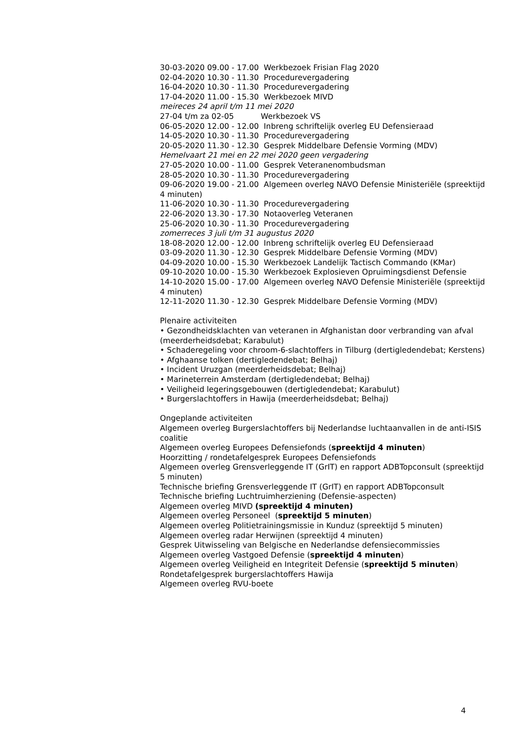30-03-2020 09.00 - 17.00 Werkbezoek Frisian Flag 2020
02-04-2020 10.30 - 11.30 Procedurevergadering
16-04-2020 10.30 - 11.30 Procedurevergadering
17-04-2020 11.00 - 15.30 Werkbezoek MIVD
meireces 24 april t/m 11 mei 2020
27-04 t/m za 02-05 Werkbezoek VS
06-05-2020 12.00 - 12.00 Inbreng schriftelijk overleg EU Defensieraad
14-05-2020 10.30 - 11.30 Procedurevergadering
20-05-2020 11.30 - 12.30 Gesprek Middelbare Defensie Vorming (MDV)
Hemelvaart 21 mei en 22 mei 2020 geen vergadering
27-05-2020 10.00 - 11.00 Gesprek Veteranenombudsman
28-05-2020 10.30 - 11.30 Procedurevergadering
09-06-2020 19.00 - 21.00 Algemeen overleg NAVO Defensie Ministeriële (spreektijd 4 minuten)
11-06-2020 10.30 - 11.30 Procedurevergadering
22-06-2020 13.30 - 17.30 Notaoverleg Veteranen
25-06-2020 10.30 - 11.30 Procedurevergadering
zomerreces 3 juli t/m 31 augustus 2020
18-08-2020 12.00 - 12.00 Inbreng schriftelijk overleg EU Defensieraad
03-09-2020 11.30 - 12.30 Gesprek Middelbare Defensie Vorming (MDV)
04-09-2020 10.00 - 15.30 Werkbezoek Landelijk Tactisch Commando (KMar)
09-10-2020 10.00 - 15.30 Werkbezoek Explosieven Opruimingsdienst Defensie
14-10-2020 15.00 - 17.00 Algemeen overleg NAVO Defensie Ministeriële (spreektijd 4 minuten)
12-11-2020 11.30 - 12.30 Gesprek Middelbare Defensie Vorming (MDV)
Plenaire activiteiten
• Gezondheidsklachten van veteranen in Afghanistan door verbranding van afval (meerderheidsdebat; Karabulut)
• Schaderegeling voor chroom-6-slachtoffers in Tilburg (dertigledendebat; Kerstens)
• Afghaanse tolken (dertigledendebat; Belhaj)
• Incident Uruzgan (meerderheidsdebat; Belhaj)
• Marineterrein Amsterdam (dertigledendebat; Belhaj)
• Veiligheid legeringsgebouwen (dertigledendebat; Karabulut)
• Burgerslachtoffers in Hawija (meerderheidsdebat; Belhaj)
Ongeplande activiteiten
Algemeen overleg Burgerslachtoffers bij Nederlandse luchtaanvallen in de anti-ISIS coalitie
Algemeen overleg Europees Defensiefonds (spreektijd 4 minuten)
Hoorzitting / rondetafelgesprek Europees Defensiefonds
Algemeen overleg Grensverleggende IT (GrIT) en rapport ADBTopconsult (spreektijd 5 minuten)
Technische briefing Grensverleggende IT (GrIT) en rapport ADBTopconsult
Technische briefing Luchtruimherziening (Defensie-aspecten)
Algemeen overleg MIVD (spreektijd 4 minuten)
Algemeen overleg Personeel (spreektijd 5 minuten)
Algemeen overleg Politietrainingsmissie in Kunduz (spreektijd 5 minuten)
Algemeen overleg radar Herwijnen (spreektijd 4 minuten)
Gesprek Uitwisseling van Belgische en Nederlandse defensiecommissies
Algemeen overleg Vastgoed Defensie (spreektijd 4 minuten)
Algemeen overleg Veiligheid en Integriteit Defensie (spreektijd 5 minuten)
Rondetafelgesprek burgerslachtoffers Hawija
Algemeen overleg RVU-boete
4